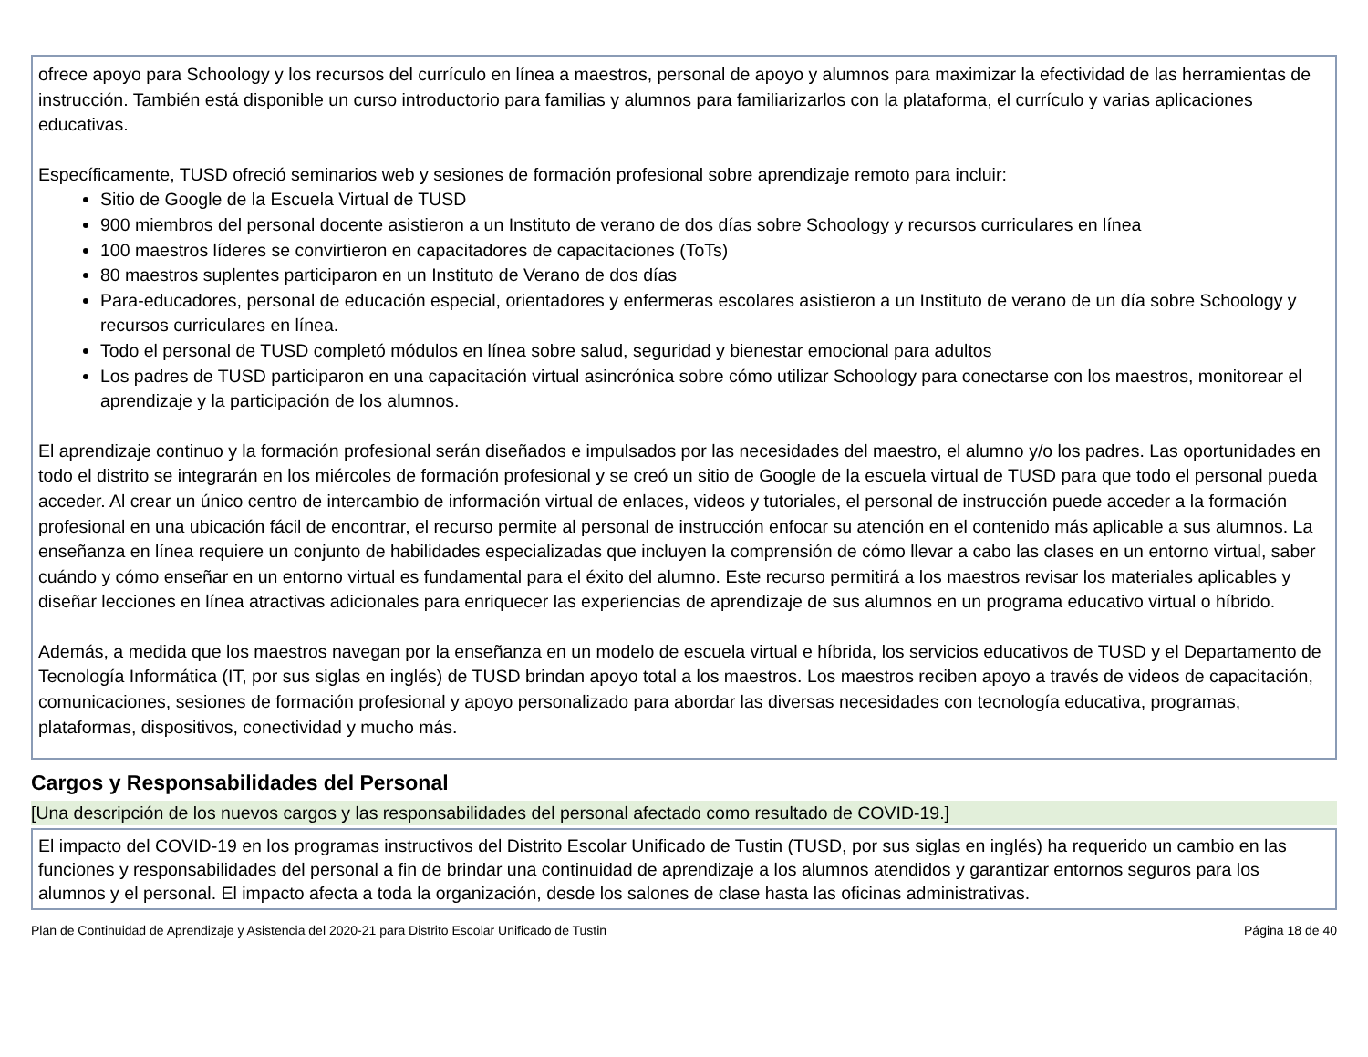ofrece apoyo para Schoology y los recursos del currículo en línea a maestros, personal de apoyo y alumnos para maximizar la efectividad de las herramientas de instrucción. También está disponible un curso introductorio para familias y alumnos para familiarizarlos con la plataforma, el currículo y varias aplicaciones educativas.
Específicamente, TUSD ofreció seminarios web y sesiones de formación profesional sobre aprendizaje remoto para incluir:
Sitio de Google de la Escuela Virtual de TUSD
900 miembros del personal docente asistieron a un Instituto de verano de dos días sobre Schoology y recursos curriculares en línea
100 maestros líderes se convirtieron en capacitadores de capacitaciones (ToTs)
80 maestros suplentes participaron en un Instituto de Verano de dos días
Para-educadores, personal de educación especial, orientadores y enfermeras escolares asistieron a un Instituto de verano de un día sobre Schoology y recursos curriculares en línea.
Todo el personal de TUSD completó módulos en línea sobre salud, seguridad y bienestar emocional para adultos
Los padres de TUSD participaron en una capacitación virtual asincrónica sobre cómo utilizar Schoology para conectarse con los maestros, monitorear el aprendizaje y la participación de los alumnos.
El aprendizaje continuo y la formación profesional serán diseñados e impulsados por las necesidades del maestro, el alumno y/o los padres. Las oportunidades en todo el distrito se integrarán en los miércoles de formación profesional y se creó un sitio de Google de la escuela virtual de TUSD para que todo el personal pueda acceder. Al crear un único centro de intercambio de información virtual de enlaces, videos y tutoriales, el personal de instrucción puede acceder a la formación profesional en una ubicación fácil de encontrar, el recurso permite al personal de instrucción enfocar su atención en el contenido más aplicable a sus alumnos. La enseñanza en línea requiere un conjunto de habilidades especializadas que incluyen la comprensión de cómo llevar a cabo las clases en un entorno virtual, saber cuándo y cómo enseñar en un entorno virtual es fundamental para el éxito del alumno. Este recurso permitirá a los maestros revisar los materiales aplicables y diseñar lecciones en línea atractivas adicionales para enriquecer las experiencias de aprendizaje de sus alumnos en un programa educativo virtual o híbrido.
Además, a medida que los maestros navegan por la enseñanza en un modelo de escuela virtual e híbrida, los servicios educativos de TUSD y el Departamento de Tecnología Informática (IT, por sus siglas en inglés) de TUSD brindan apoyo total a los maestros. Los maestros reciben apoyo a través de videos de capacitación, comunicaciones, sesiones de formación profesional y apoyo personalizado para abordar las diversas necesidades con tecnología educativa, programas, plataformas, dispositivos, conectividad y mucho más.
Cargos y Responsabilidades del Personal
[Una descripción de los nuevos cargos y las responsabilidades del personal afectado como resultado de COVID-19.]
El impacto del COVID-19 en los programas instructivos del Distrito Escolar Unificado de Tustin (TUSD, por sus siglas en inglés) ha requerido un cambio en las funciones y responsabilidades del personal a fin de brindar una continuidad de aprendizaje a los alumnos atendidos y garantizar entornos seguros para los alumnos y el personal. El impacto afecta a toda la organización, desde los salones de clase hasta las oficinas administrativas.
Plan de Continuidad de Aprendizaje y Asistencia del 2020-21 para Distrito Escolar Unificado de Tustin Página 18 de 40